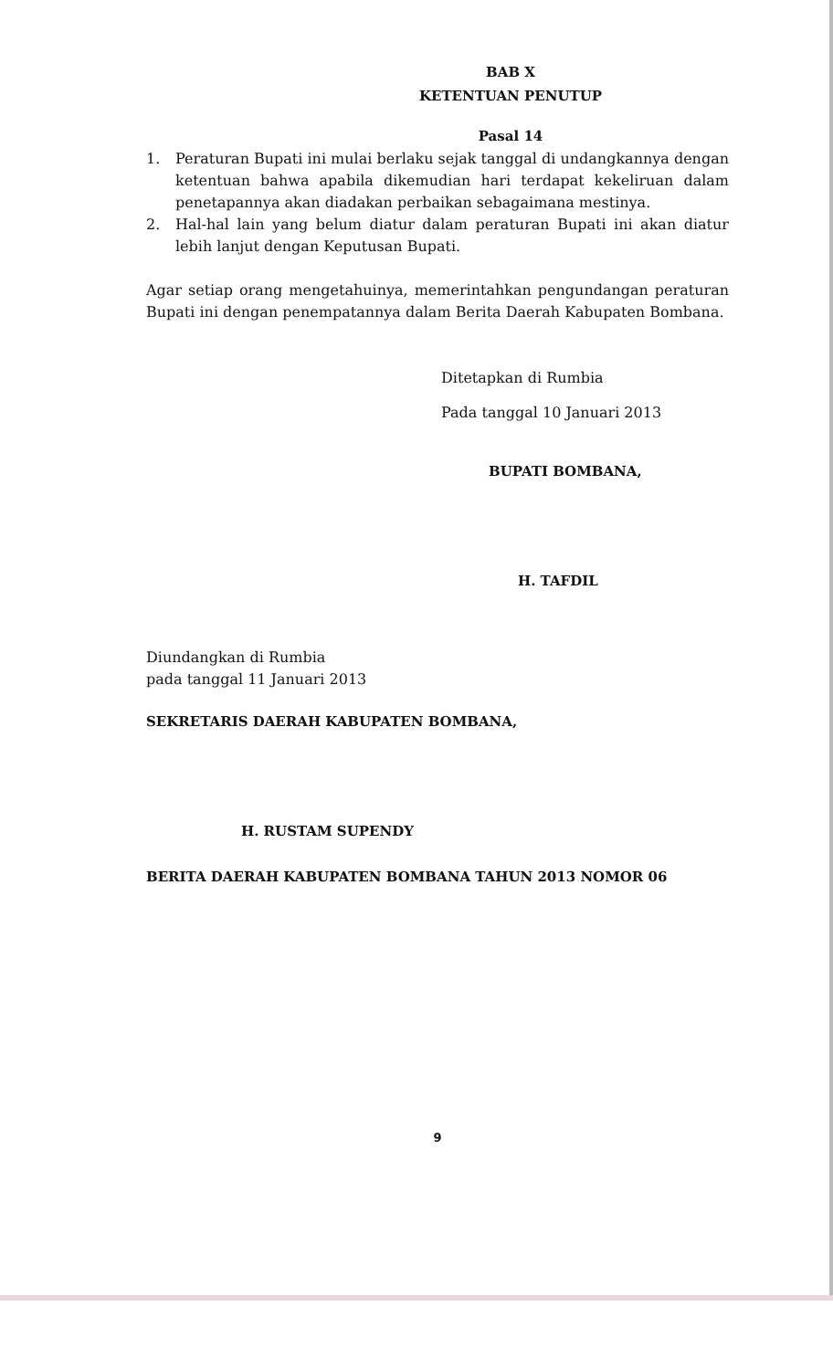BAB X
KETENTUAN PENUTUP
Pasal 14
1. Peraturan Bupati ini mulai berlaku sejak tanggal di undangkannya dengan ketentuan bahwa apabila dikemudian hari terdapat kekeliruan dalam penetapannya akan diadakan perbaikan sebagaimana mestinya.
2. Hal-hal lain yang belum diatur dalam peraturan Bupati ini akan diatur lebih lanjut dengan Keputusan Bupati.
Agar setiap orang mengetahuinya, memerintahkan pengundangan peraturan Bupati ini dengan penempatannya dalam Berita Daerah Kabupaten Bombana.
Ditetapkan di Rumbia
Pada tanggal 10 Januari 2013
BUPATI BOMBANA,
H. TAFDIL
Diundangkan di Rumbia
pada tanggal 11 Januari 2013
SEKRETARIS DAERAH KABUPATEN BOMBANA,
H. RUSTAM SUPENDY
BERITA DAERAH KABUPATEN BOMBANA TAHUN 2013 NOMOR 06
9